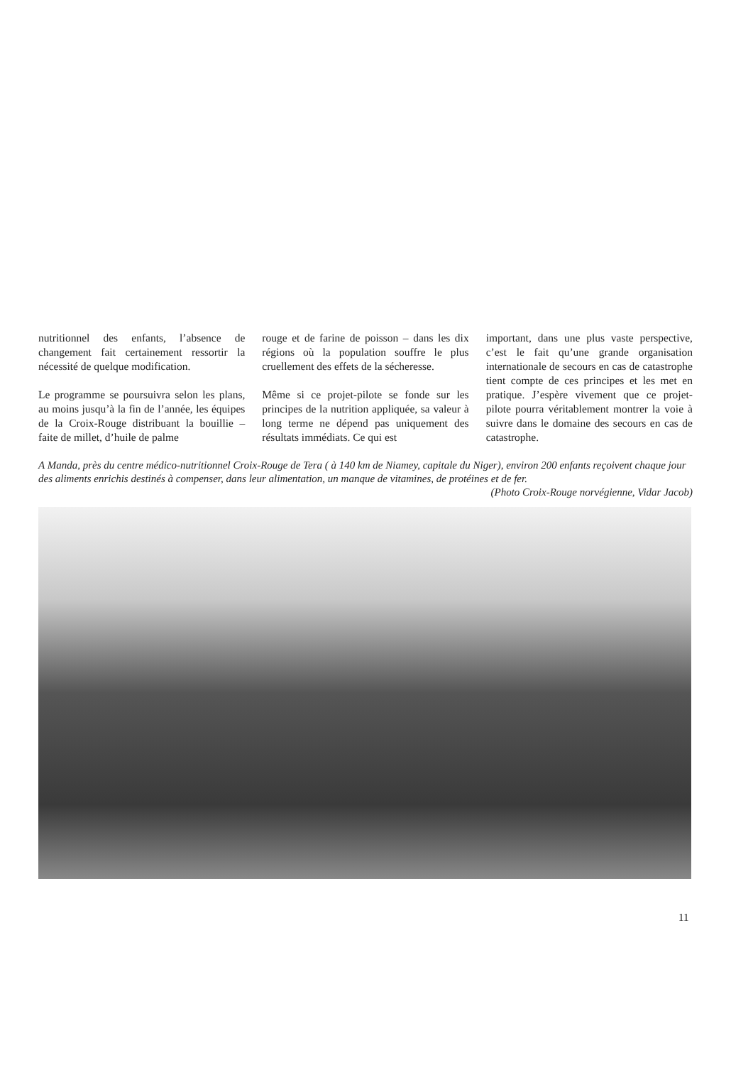nutritionnel des enfants, l’absence de changement fait certainement ressortir la nécessité de quelque modification.
Le programme se poursuivra selon les plans, au moins jusqu’à la fin de l’année, les équipes de la Croix-Rouge distribuant la bouillie – faite de millet, d’huile de palme
rouge et de farine de poisson – dans les dix régions où la population souffre le plus cruellement des effets de la sécheresse.
Même si ce projet-pilote se fonde sur les principes de la nutrition appliquée, sa valeur à long terme ne dépend pas uniquement des résultats immédiats. Ce qui est
important, dans une plus vaste perspective, c’est le fait qu’une grande organisation internationale de secours en cas de catastrophe tient compte de ces principes et les met en pratique. J’espère vivement que ce projet-pilote pourra véritablement montrer la voie à suivre dans le domaine des secours en cas de catastrophe.
A Manda, près du centre médico-nutritionnel Croix-Rouge de Tera ( à 140 km de Niamey, capitale du Niger), environ 200 enfants reçoivent chaque jour des aliments enrichis destinés à compenser, dans leur alimentation, un manque de vitamines, de protéines et de fer.
(Photo Croix-Rouge norvégienne, Vidar Jacob)
11